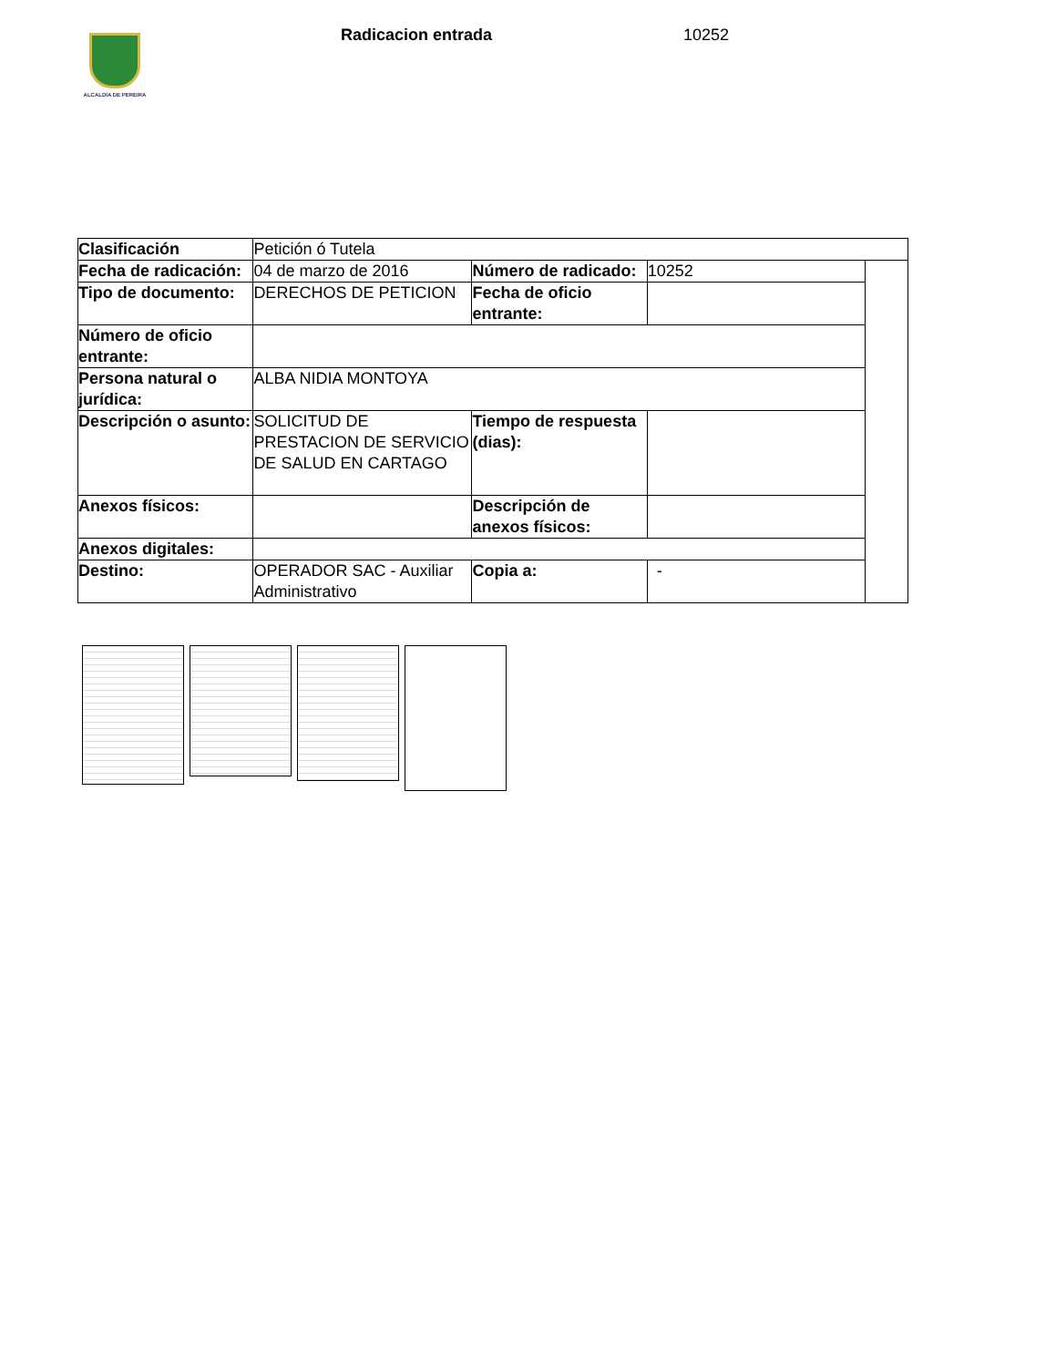ALCALDÍA DE PEREIRA
Radicacion entrada 10252
| Clasificación | Petición ó Tutela | | | |
| Fecha de radicación: | 04 de marzo de 2016 | Número de radicado: | 10252 | |
| Tipo de documento: | DERECHOS DE PETICION | Fecha de oficio entrante: | | |
| Número de oficio entrante: | | | | |
| Persona natural o jurídica: | ALBA NIDIA MONTOYA | | | |
| Descripción o asunto: | SOLICITUD DE PRESTACION DE SERVICIO DE SALUD EN CARTAGO | Tiempo de respuesta (dias): | | |
| Anexos físicos: | | Descripción de anexos físicos: | | |
| Anexos digitales: | | | | |
| Destino: | OPERADOR SAC - Auxiliar Administrativo | Copia a: | - | |